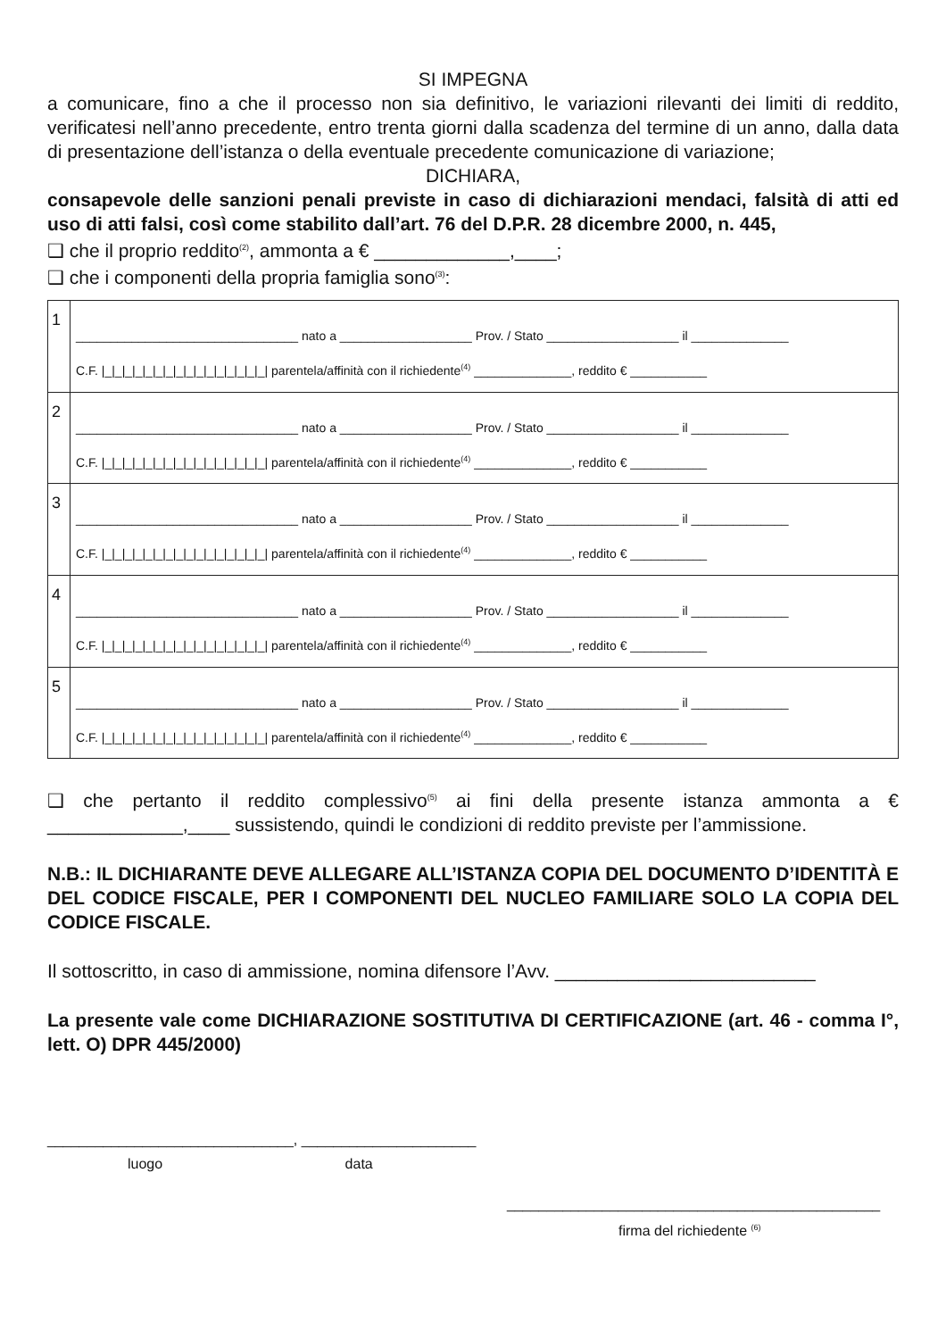SI IMPEGNA
a comunicare, fino a che il processo non sia definitivo, le variazioni rilevanti dei limiti di reddito, verificatesi nell’anno precedente, entro trenta giorni dalla scadenza del termine di un anno, dalla data di presentazione dell’istanza o della eventuale precedente comunicazione di variazione;
DICHIARA,
consapevole delle sanzioni penali previste in caso di dichiarazioni mendaci, falsità di atti ed uso di atti falsi, così come stabilito dall’art. 76 del D.P.R. 28 dicembre 2000, n. 445,
❑ che il proprio reddito<sup>(2)</sup>, ammonta a € _____________,____;
❑ che i componenti della propria famiglia sono<sup>(3)</sup>:
| 1 | ________________________________ nato a ___________________ Prov. / Stato ___________________ il ______________ C.F. /_/_/_/_/_/_/_/_/_/_/_/_/_/_/_/_/ parentela/affinità con il richiedente<sup>(4)</sup> ______________, reddito € ___________ |
| 2 | ________________________________ nato a ___________________ Prov. / Stato ___________________ il ______________ C.F. /_/_/_/_/_/_/_/_/_/_/_/_/_/_/_/_/ parentela/affinità con il richiedente<sup>(4)</sup> ______________, reddito € ___________ |
| 3 | ________________________________ nato a ___________________ Prov. / Stato ___________________ il ______________ C.F. /_/_/_/_/_/_/_/_/_/_/_/_/_/_/_/_/ parentela/affinità con il richiedente<sup>(4)</sup> ______________, reddito € ___________ |
| 4 | ________________________________ nato a ___________________ Prov. / Stato ___________________ il ______________ C.F. /_/_/_/_/_/_/_/_/_/_/_/_/_/_/_/_/ parentela/affinità con il richiedente<sup>(4)</sup> ______________, reddito € ___________ |
| 5 | ________________________________ nato a ___________________ Prov. / Stato ___________________ il ______________ C.F. /_/_/_/_/_/_/_/_/_/_/_/_/_/_/_/_/ parentela/affinità con il richiedente<sup>(4)</sup> ______________, reddito € ___________ |
❑ che pertanto il reddito complessivo<sup>(5)</sup> ai fini della presente istanza ammonta a € _____________,____ sussistendo, quindi le condizioni di reddito previste per l’ammissione.
N.B.: IL DICHIARANTE DEVE ALLEGARE ALL’ISTANZA COPIA DEL DOCUMENTO D’IDENTITÀ E DEL CODICE FISCALE, PER I COMPONENTI DEL NUCLEO FAMILIARE SOLO LA COPIA DEL CODICE FISCALE.
Il sottoscritto, in caso di ammissione, nomina difensore l’Avv. _________________________
La presente vale come DICHIARAZIONE SOSTITUTIVA DI CERTIFICAZIONE (art. 46 - comma I°, lett. O) DPR 445/2000)
_______________________________, ______________________
luogo data
_______________________________________________
firma del richiedente <sup>(6)</sup>